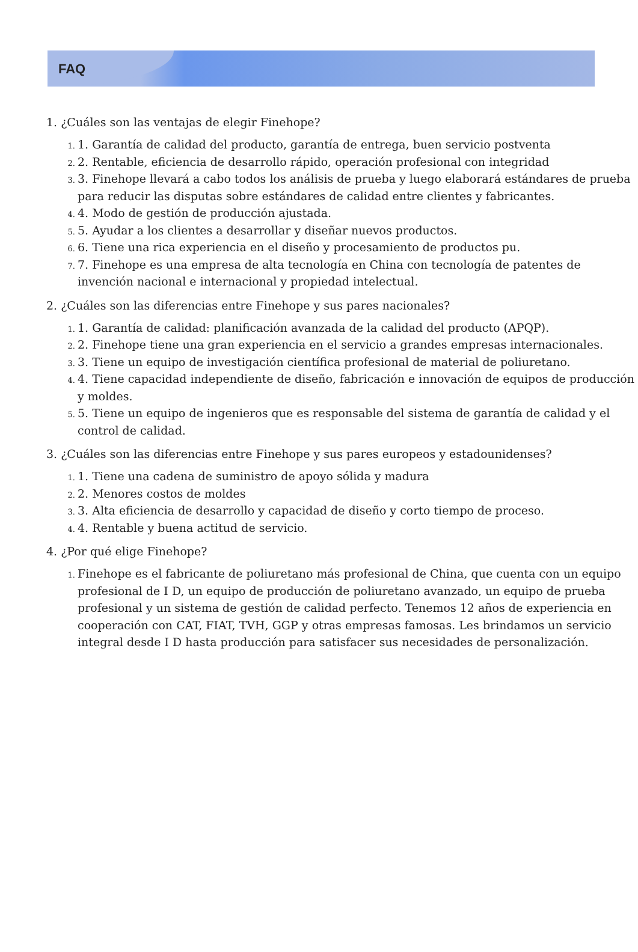FAQ
1. ¿Cuáles son las ventajas de elegir Finehope?
1. Garantía de calidad del producto, garantía de entrega, buen servicio postventa
2. Rentable, eficiencia de desarrollo rápido, operación profesional con integridad
3. Finehope llevará a cabo todos los análisis de prueba y luego elaborará estándares de prueba para reducir las disputas sobre estándares de calidad entre clientes y fabricantes.
4. Modo de gestión de producción ajustada.
5. Ayudar a los clientes a desarrollar y diseñar nuevos productos.
6. Tiene una rica experiencia en el diseño y procesamiento de productos pu.
7. Finehope es una empresa de alta tecnología en China con tecnología de patentes de invención nacional e internacional y propiedad intelectual.
2. ¿Cuáles son las diferencias entre Finehope y sus pares nacionales?
1. Garantía de calidad: planificación avanzada de la calidad del producto (APQP).
2. Finehope tiene una gran experiencia en el servicio a grandes empresas internacionales.
3. Tiene un equipo de investigación científica profesional de material de poliuretano.
4. Tiene capacidad independiente de diseño, fabricación e innovación de equipos de producción y moldes.
5. Tiene un equipo de ingenieros que es responsable del sistema de garantía de calidad y el control de calidad.
3. ¿Cuáles son las diferencias entre Finehope y sus pares europeos y estadounidenses?
1. Tiene una cadena de suministro de apoyo sólida y madura
2. Menores costos de moldes
3. Alta eficiencia de desarrollo y capacidad de diseño y corto tiempo de proceso.
4. Rentable y buena actitud de servicio.
4. ¿Por qué elige Finehope?
Finehope es el fabricante de poliuretano más profesional de China, que cuenta con un equipo profesional de I D, un equipo de producción de poliuretano avanzado, un equipo de prueba profesional y un sistema de gestión de calidad perfecto. Tenemos 12 años de experiencia en cooperación con CAT, FIAT, TVH, GGP y otras empresas famosas. Les brindamos un servicio integral desde I D hasta producción para satisfacer sus necesidades de personalización.